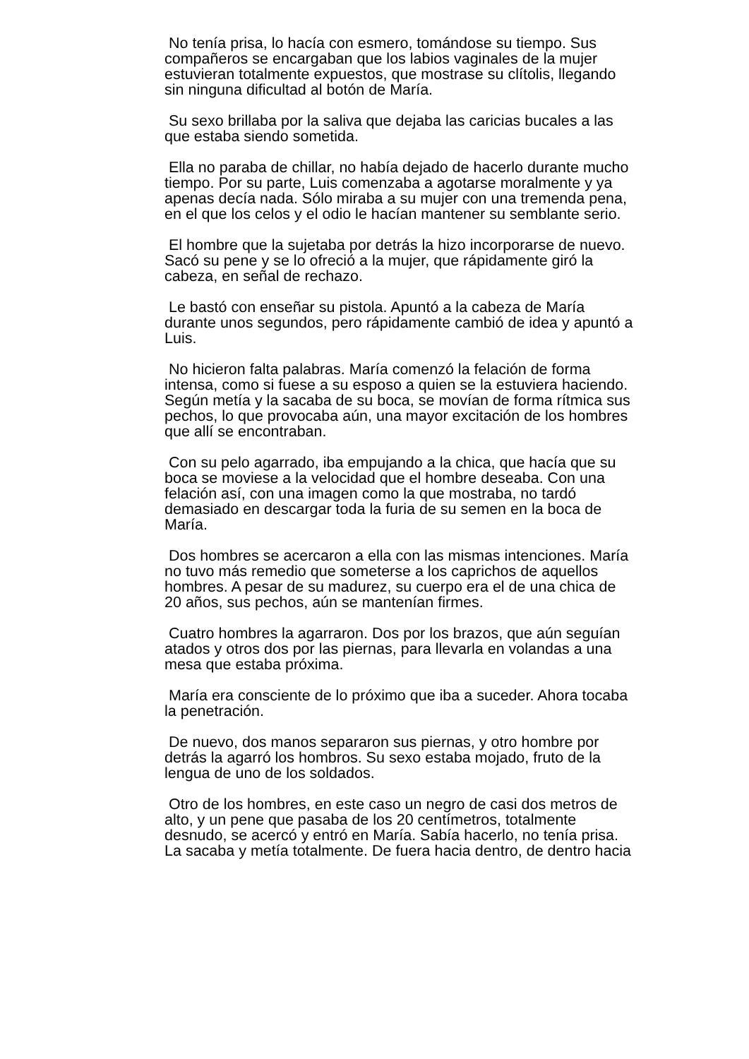No tenía prisa, lo hacía con esmero, tomándose su tiempo. Sus
compañeros se encargaban que los labios vaginales de la mujer
estuvieran totalmente expuestos, que mostrase su clítolis, llegando
sin ninguna dificultad al botón de María.
Su sexo brillaba por la saliva que dejaba las caricias bucales a las
que estaba siendo sometida.
Ella no paraba de chillar, no había dejado de hacerlo durante mucho
tiempo. Por su parte, Luis comenzaba a agotarse moralmente y ya
apenas decía nada. Sólo miraba a su mujer con una tremenda pena,
en el que los celos y el odio le hacían mantener su semblante serio.
El hombre que la sujetaba por detrás la hizo incorporarse de nuevo.
Sacó su pene y se lo ofreció a la mujer, que rápidamente giró la
cabeza, en señal de rechazo.
Le bastó con enseñar su pistola. Apuntó a la cabeza de María
durante unos segundos, pero rápidamente cambió de idea y apuntó a
Luis.
No hicieron falta palabras. María comenzó la felación de forma
intensa, como si fuese a su esposo a quien se la estuviera haciendo.
Según metía y la sacaba de su boca, se movían de forma rítmica sus
pechos, lo que provocaba aún, una mayor excitación de los hombres
que allí se encontraban.
Con su pelo agarrado, iba empujando a la chica, que hacía que su
boca se moviese a la velocidad que el hombre deseaba. Con una
felación así, con una imagen como la que mostraba, no tardó
demasiado en descargar toda la furia de su semen en la boca de
María.
Dos hombres se acercaron a ella con las mismas intenciones. María
no tuvo más remedio que someterse a los caprichos de aquellos
hombres. A pesar de su madurez, su cuerpo era el de una chica de
20 años, sus pechos, aún se mantenían firmes.
Cuatro hombres la agarraron. Dos por los brazos, que aún seguían
atados y otros dos por las piernas, para llevarla en volandas a una
mesa que estaba próxima.
María era consciente de lo próximo que iba a suceder. Ahora tocaba
la penetración.
De nuevo, dos manos separaron sus piernas, y otro hombre por
detrás la agarró los hombros. Su sexo estaba mojado, fruto de la
lengua de uno de los soldados.
Otro de los hombres, en este caso un negro de casi dos metros de
alto, y un pene que pasaba de los 20 centímetros, totalmente
desnudo, se acercó y entró en María. Sabía hacerlo, no tenía prisa.
La sacaba y metía totalmente. De fuera hacia dentro, de dentro hacia